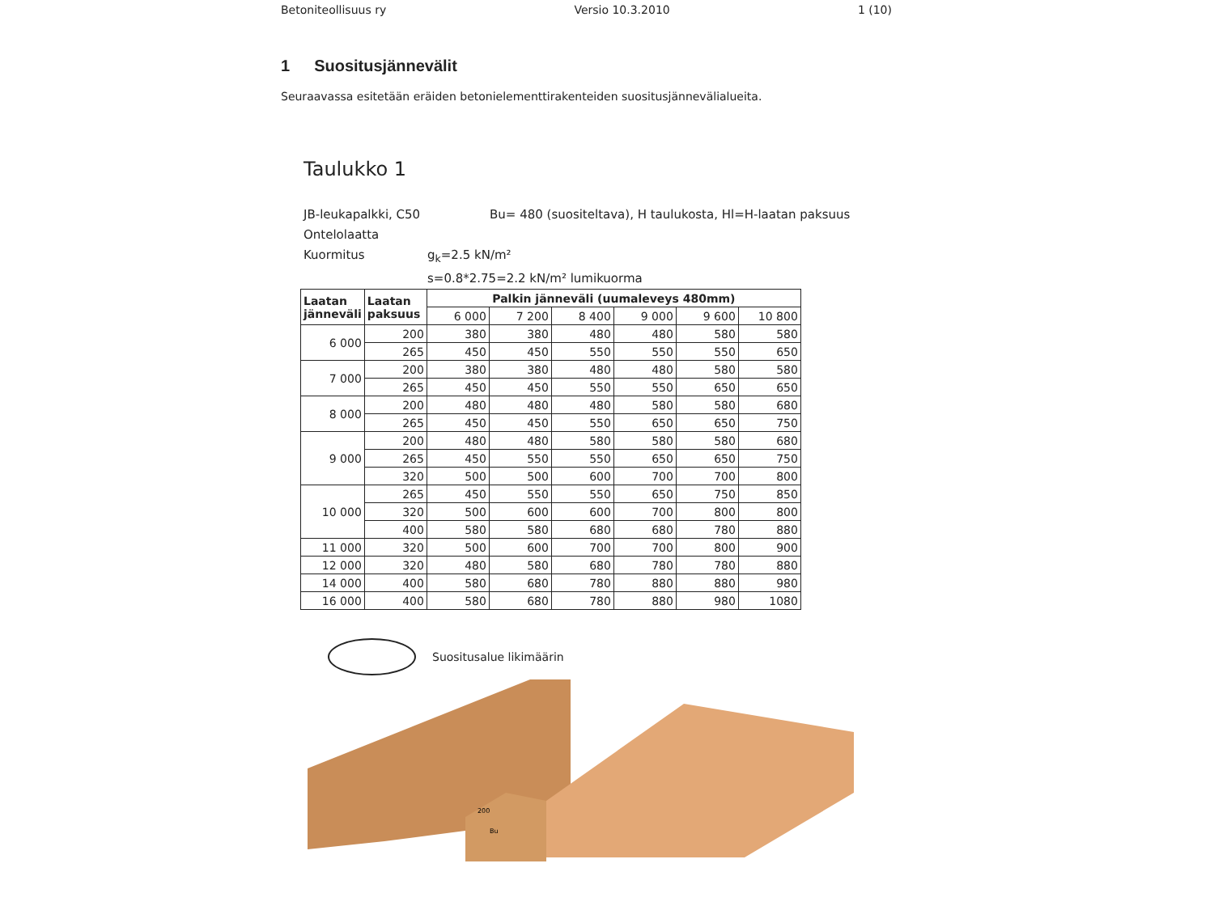Betoniteollisuus ry Versio 10.3.2010 1 (10)
1 Suositusjännevälit
Seuraavassa esitetään eräiden betonielementtirakenteiden suositusjännevälialueita.
Taulukko 1
JB-leukapalkki, C50 Bu= 480 (suositeltava), H taulukosta, Hl=H-laatan paksuus
Ontelolaatta
Kuormitus g<sub>k</sub>=2.5 kN/m²
s=0.8*2.75=2.2 kN/m² lumikuorma
| Laatan jänneväli | Laatan paksuus | Palkin jänneväli (uumaleveys 480mm) | | | | | |
| --- | --- | --- | --- | --- | --- | --- | --- |
| | | 6 000 | 7 200 | 8 400 | 9 000 | 9 600 | 10 800 |
| 6 000 | 200 | 380 | 380 | 480 | 480 | 580 | 580 |
| | 265 | 450 | 450 | 550 | 550 | 550 | 650 |
| 7 000 | 200 | 380 | 380 | 480 | 480 | 580 | 580 |
| | 265 | 450 | 450 | 550 | 550 | 650 | 650 |
| 8 000 | 200 | 480 | 480 | 480 | 580 | 580 | 680 |
| | 265 | 450 | 450 | 550 | 650 | 650 | 750 |
| 9 000 | 200 | 480 | 480 | 580 | 580 | 580 | 680 |
| | 265 | 450 | 550 | 550 | 650 | 650 | 750 |
| | 320 | 500 | 500 | 600 | 700 | 700 | 800 |
| 10 000 | 265 | 450 | 550 | 550 | 650 | 750 | 850 |
| | 320 | 500 | 600 | 600 | 700 | 800 | 800 |
| | 400 | 580 | 580 | 680 | 680 | 780 | 880 |
| 11 000 | 320 | 500 | 600 | 700 | 700 | 800 | 900 |
| 12 000 | 320 | 480 | 580 | 680 | 780 | 780 | 880 |
| 14 000 | 400 | 580 | 680 | 780 | 880 | 880 | 980 |
| 16 000 | 400 | 580 | 680 | 780 | 880 | 980 | 1080 |
Suositusalue likimäärin
Bu
200